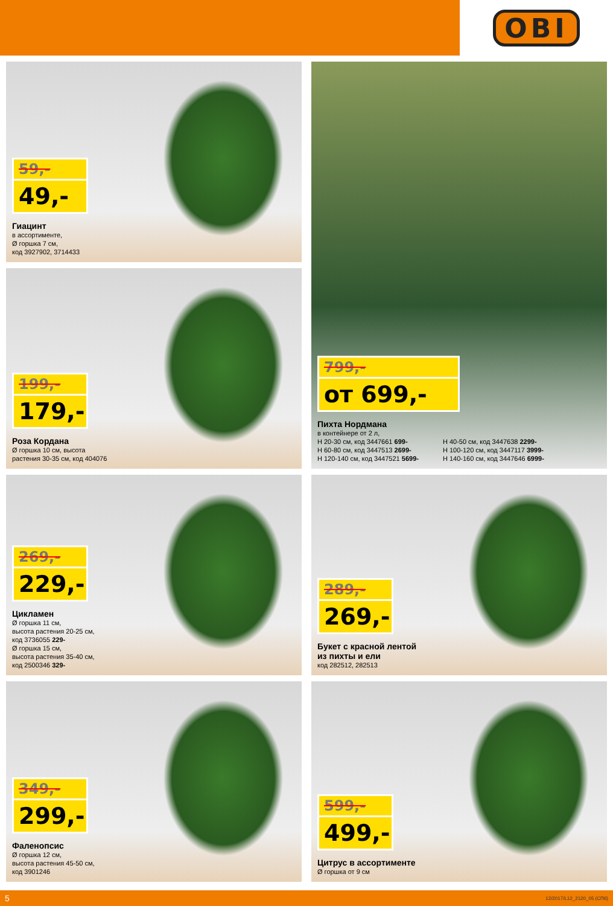OBI
59,-
49,-
Гиацинт
в ассортименте,
Ø горшка 7 см,
код 3927902, 3714433
799,-
от 699,-
Пихта Нордмана
в контейнере от 2 л,
H 20-30 см, код 3447661 699-
H 60-80 см, код 3447513 2699-
H 120-140 см, код 3447521 5699-
H 40-50 см, код 3447638 2299-
H 100-120 см, код 3447117 3999-
H 140-160 см, код 3447646 6999-
199,-
179,-
Роза Кордана
Ø горшка 10 см, высота
растения 30-35 см, код 404076
269,-
229,-
Цикламен
Ø горшка 11 см,
высота растения 20-25 см,
код 3736055 229-
Ø горшка 15 см,
высота растения 35-40 см,
код 2500346 329-
289,-
269,-
Букет с красной лентой
из пихты и ели
код 282512, 282513
349,-
299,-
Фаленопсис
Ø горшка 12 см,
высота растения 45-50 см,
код 3901246
599,-
499,-
Цитрус в ассортименте
Ø горшка от 9 см
5 12/2017/L12_2120_05 (СПб)